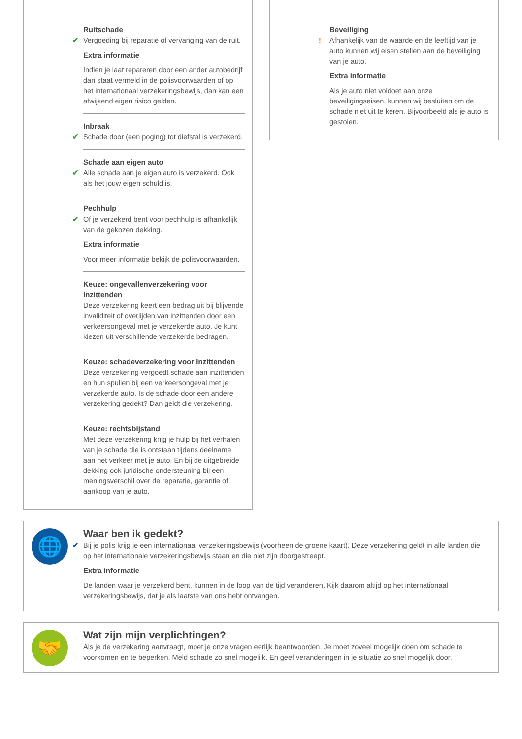Ruitschade
✔ Vergoeding bij reparatie of vervanging van de ruit.
Extra informatie
Indien je laat repareren door een ander autobedrijf dan staat vermeld in de polisvoorwaarden of op het internationaal verzekeringsbewijs, dan kan een afwijkend eigen risico gelden.
Inbraak
✔ Schade door (een poging) tot diefstal is verzekerd.
Schade aan eigen auto
✔ Alle schade aan je eigen auto is verzekerd. Ook als het jouw eigen schuld is.
Pechhulp
✔ Of je verzekerd bent voor pechhulp is afhankelijk van de gekozen dekking.
Extra informatie
Voor meer informatie bekijk de polisvoorwaarden.
Keuze: ongevallenverzekering voor Inzittenden
Deze verzekering keert een bedrag uit bij blijvende invaliditeit of overlijden van inzittenden door een verkeersongeval met je verzekerde auto. Je kunt kiezen uit verschillende verzekerde bedragen.
Keuze: schadeverzekering voor Inzittenden
Deze verzekering vergoedt schade aan inzittenden en hun spullen bij een verkeersongeval met je verzekerde auto. Is de schade door een andere verzekering gedekt? Dan geldt die verzekering.
Keuze: rechtsbijstand
Met deze verzekering krijg je hulp bij het verhalen van je schade die is ontstaan tijdens deelname aan het verkeer met je auto. En bij de uitgebreide dekking ook juridische ondersteuning bij een meningsverschil over de reparatie, garantie of aankoop van je auto.
Beveiliging
! Afhankelijk van de waarde en de leeftijd van je auto kunnen wij eisen stellen aan de beveiliging van je auto.
Extra informatie
Als je auto niet voldoet aan onze beveiligingseisen, kunnen wij besluiten om de schade niet uit te keren. Bijvoorbeeld als je auto is gestolen.
🌐
Waar ben ik gedekt?
✔ Bij je polis krijg je een internationaal verzekeringsbewijs (voorheen de groene kaart). Deze verzekering geldt in alle landen die op het internationale verzekeringsbewijs staan en die niet zijn doorgestreept.
Extra informatie
De landen waar je verzekerd bent, kunnen in de loop van de tijd veranderen. Kijk daarom altijd op het internationaal verzekeringsbewijs, dat je als laatste van ons hebt ontvangen.
🤝
Wat zijn mijn verplichtingen?
Als je de verzekering aanvraagt, moet je onze vragen eerlijk beantwoorden. Je moet zoveel mogelijk doen om schade te voorkomen en te beperken. Meld schade zo snel mogelijk. En geef veranderingen in je situatie zo snel mogelijk door.